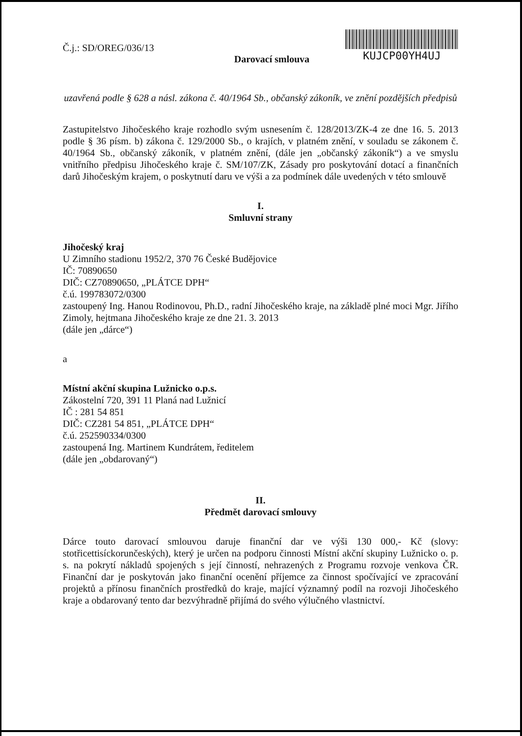Č.j.: SD/OREG/036/13
Darovací smlouva
KUJCP00YH4UJ
uzavřená podle § 628 a násl. zákona č. 40/1964 Sb., občanský zákoník, ve znění pozdějších předpisů
Zastupitelstvo Jihočeského kraje rozhodlo svým usnesením č. 128/2013/ZK-4 ze dne 16. 5. 2013 podle § 36 písm. b) zákona č. 129/2000 Sb., o krajích, v platném znění, v souladu se zákonem č. 40/1964 Sb., občanský zákoník, v platném znění, (dále jen „občanský zákoník“) a ve smyslu vnitřního předpisu Jihočeského kraje č. SM/107/ZK, Zásady pro poskytování dotací a finančních darů Jihočeským krajem, o poskytnutí daru ve výši a za podmínek dále uvedených v této smlouvě
I.
Smluvní strany
Jihočeský kraj
U Zimního stadionu 1952/2, 370 76 České Budějovice
IČ: 70890650
DIČ: CZ70890650, „PLÁTCE DPH“
č.ú. 199783072/0300
zastoupený Ing. Hanou Rodinovou, Ph.D., radní Jihočeského kraje, na základě plné moci Mgr. Jiřího Zimoly, hejtmana Jihočeského kraje ze dne 21. 3. 2013
(dále jen „dárce“)
a
Místní akční skupina Lužnicko o.p.s.
Zákostelní 720, 391 11 Planá nad Lužnicí
IČ : 281 54 851
DIČ: CZ281 54 851, „PLÁTCE DPH“
č.ú. 252590334/0300
zastoupená Ing. Martinem Kundrátem, ředitelem
(dále jen „obdarovaný“)
II.
Předmět darovací smlouvy
Dárce touto darovací smlouvou daruje finanční dar ve výši 130 000,- Kč (slovy: stotřicettisíckorunčeských), který je určen na podporu činnosti Místní akční skupiny Lužnicko o. p. s. na pokrytí nákladů spojených s její činností, nehrazených z Programu rozvoje venkova ČR. Finanční dar je poskytován jako finanční ocenění příjemce za činnost spočívající ve zpracování projektů a přínosu finančních prostředků do kraje, mající významný podíl na rozvoji Jihočeského kraje a obdarovaný tento dar bezvýhradně přijímá do svého výlučného vlastnictví.